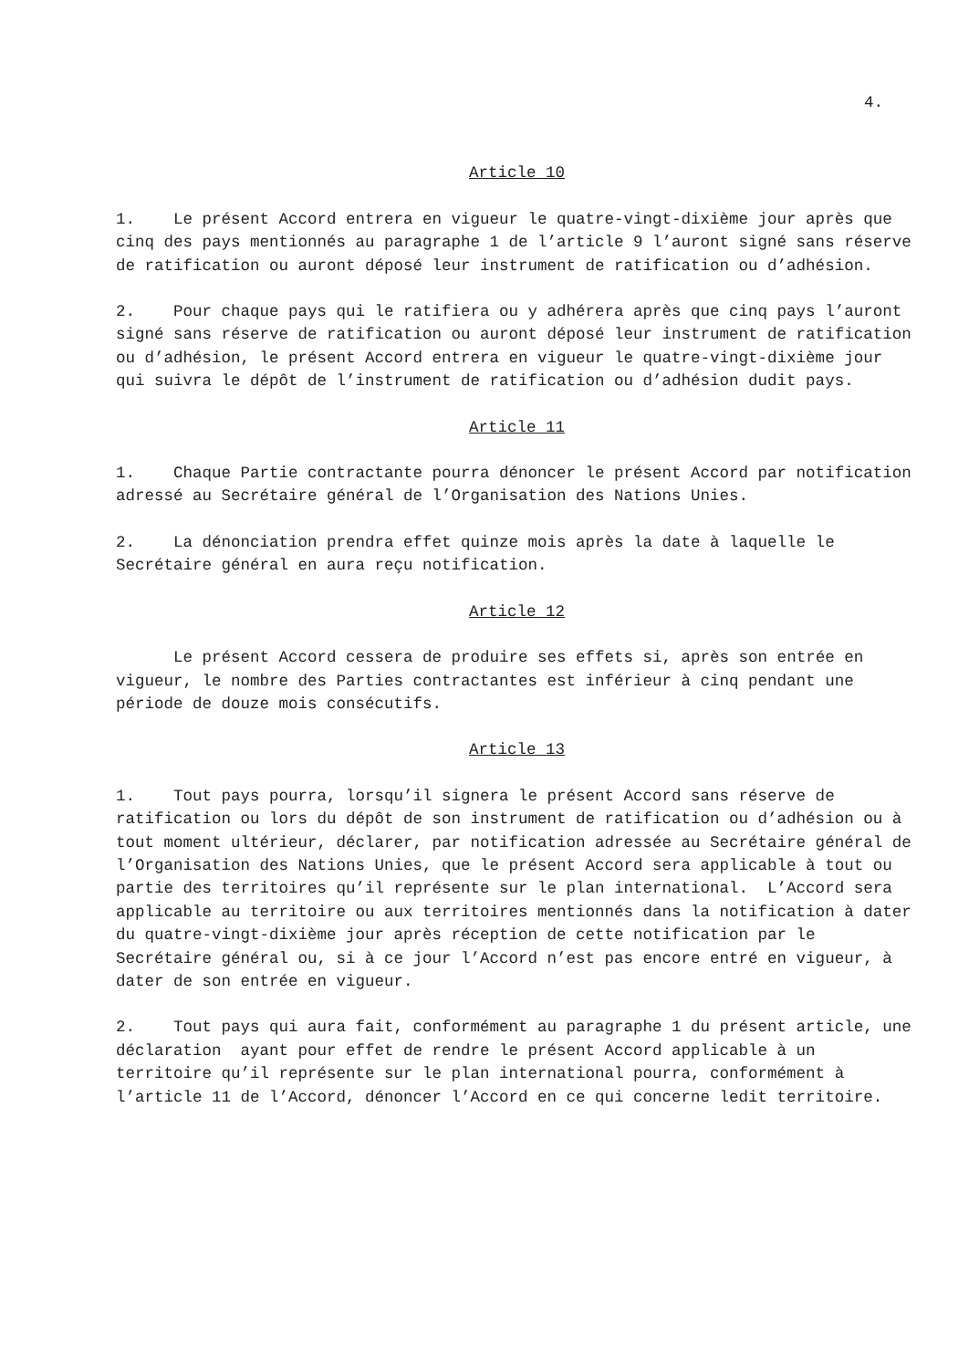4.
Article 10
1. Le présent Accord entrera en vigueur le quatre-vingt-dixième jour après que cinq des pays mentionnés au paragraphe 1 de l’article 9 l’auront signé sans réserve de ratification ou auront déposé leur instrument de ratification ou d’adhésion.
2. Pour chaque pays qui le ratifiera ou y adhérera après que cinq pays l’auront signé sans réserve de ratification ou auront déposé leur instrument de ratification ou d’adhésion, le présent Accord entrera en vigueur le quatre-vingt-dixième jour qui suivra le dépôt de l’instrument de ratification ou d’adhésion dudit pays.
Article 11
1. Chaque Partie contractante pourra dénoncer le présent Accord par notification adressé au Secrétaire général de l’Organisation des Nations Unies.
2. La dénonciation prendra effet quinze mois après la date à laquelle le Secrétaire général en aura reçu notification.
Article 12
Le présent Accord cessera de produire ses effets si, après son entrée en vigueur, le nombre des Parties contractantes est inférieur à cinq pendant une période de douze mois consécutifs.
Article 13
1. Tout pays pourra, lorsqu’il signera le présent Accord sans réserve de ratification ou lors du dépôt de son instrument de ratification ou d’adhésion ou à tout moment ultérieur, déclarer, par notification adressée au Secrétaire général de l’Organisation des Nations Unies, que le présent Accord sera applicable à tout ou partie des territoires qu’il représente sur le plan international. L’Accord sera applicable au territoire ou aux territoires mentionnés dans la notification à dater du quatre-vingt-dixième jour après réception de cette notification par le Secrétaire général ou, si à ce jour l’Accord n’est pas encore entré en vigueur, à dater de son entrée en vigueur.
2. Tout pays qui aura fait, conformément au paragraphe 1 du présent article, une déclaration ayant pour effet de rendre le présent Accord applicable à un territoire qu’il représente sur le plan international pourra, conformément à l’article 11 de l’Accord, dénoncer l’Accord en ce qui concerne ledit territoire.